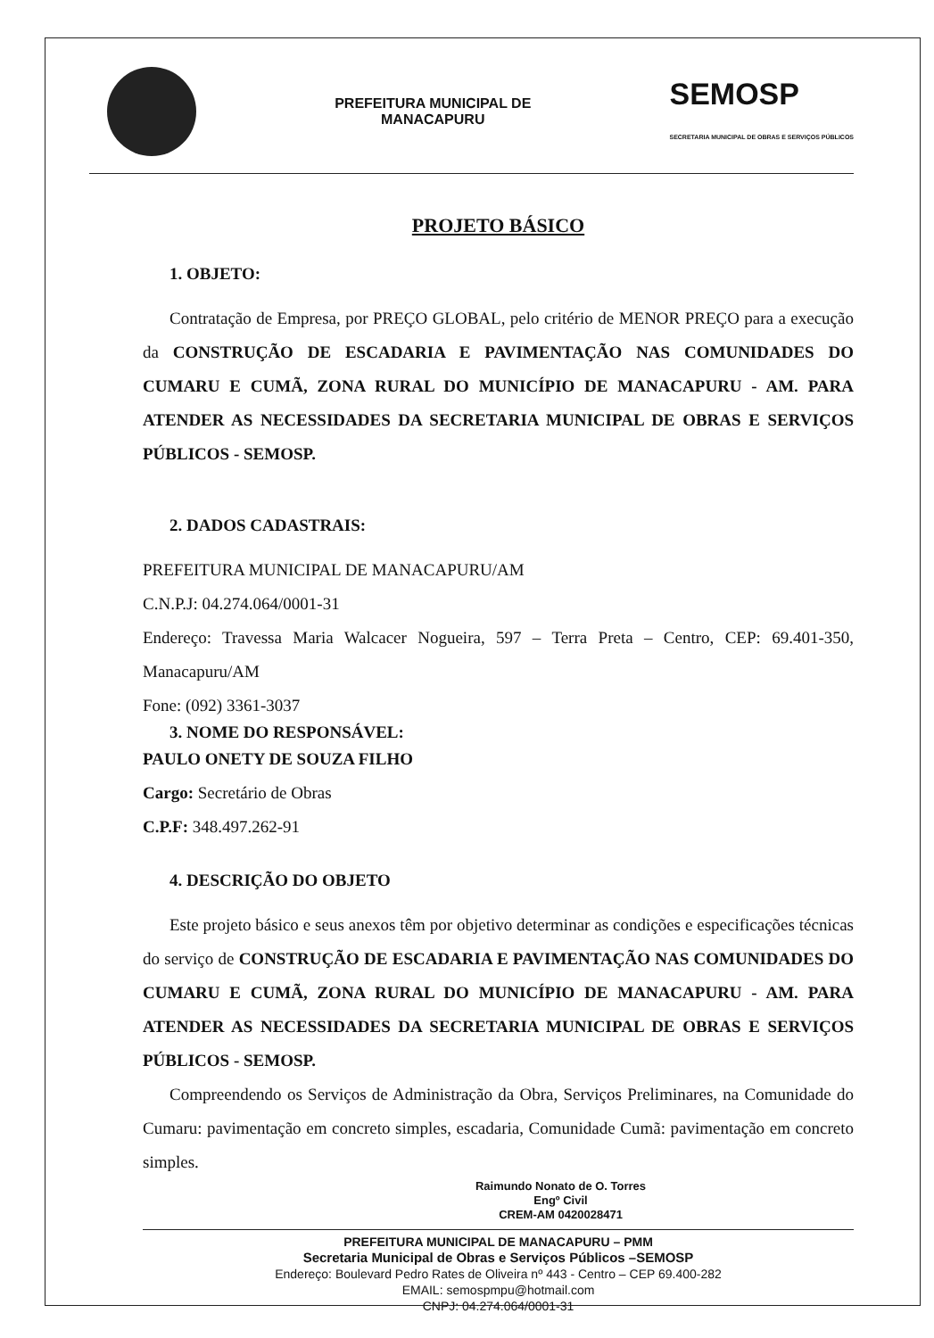PREFEITURA MUNICIPAL DE
MANACAPURU
SEMOSP
SECRETARIA MUNICIPAL DE OBRAS E SERVIÇOS PÚBLICOS
PROJETO BÁSICO
1. OBJETO:
Contratação de Empresa, por PREÇO GLOBAL, pelo critério de MENOR PREÇO para a execução da CONSTRUÇÃO DE ESCADARIA E PAVIMENTAÇÃO NAS COMUNIDADES DO CUMARU E CUMÃ, ZONA RURAL DO MUNICÍPIO DE MANACAPURU - AM. PARA ATENDER AS NECESSIDADES DA SECRETARIA MUNICIPAL DE OBRAS E SERVIÇOS PÚBLICOS - SEMOSP.
2. DADOS CADASTRAIS:
PREFEITURA MUNICIPAL DE MANACAPURU/AM
C.N.P.J: 04.274.064/0001-31
Endereço: Travessa Maria Walcacer Nogueira, 597 – Terra Preta – Centro, CEP: 69.401-350, Manacapuru/AM
Fone: (092) 3361-3037
3. NOME DO RESPONSÁVEL:
PAULO ONETY DE SOUZA FILHO
Cargo: Secretário de Obras
C.P.F: 348.497.262-91
4. DESCRIÇÃO DO OBJETO
Este projeto básico e seus anexos têm por objetivo determinar as condições e especificações técnicas do serviço de CONSTRUÇÃO DE ESCADARIA E PAVIMENTAÇÃO NAS COMUNIDADES DO CUMARU E CUMÃ, ZONA RURAL DO MUNICÍPIO DE MANACAPURU - AM. PARA ATENDER AS NECESSIDADES DA SECRETARIA MUNICIPAL DE OBRAS E SERVIÇOS PÚBLICOS - SEMOSP.
Compreendendo os Serviços de Administração da Obra, Serviços Preliminares, na Comunidade do Cumaru: pavimentação em concreto simples, escadaria, Comunidade Cumã: pavimentação em concreto simples.
Raimundo Nonato de O. Torres
Engº Civil
CREM-AM 0420028471
PREFEITURA MUNICIPAL DE MANACAPURU – PMM
Secretaria Municipal de Obras e Serviços Públicos –SEMOSP
Endereço: Boulevard Pedro Rates de Oliveira nº 443 - Centro – CEP 69.400-282
EMAIL: semospmpu@hotmail.com
CNPJ: 04.274.064/0001-31